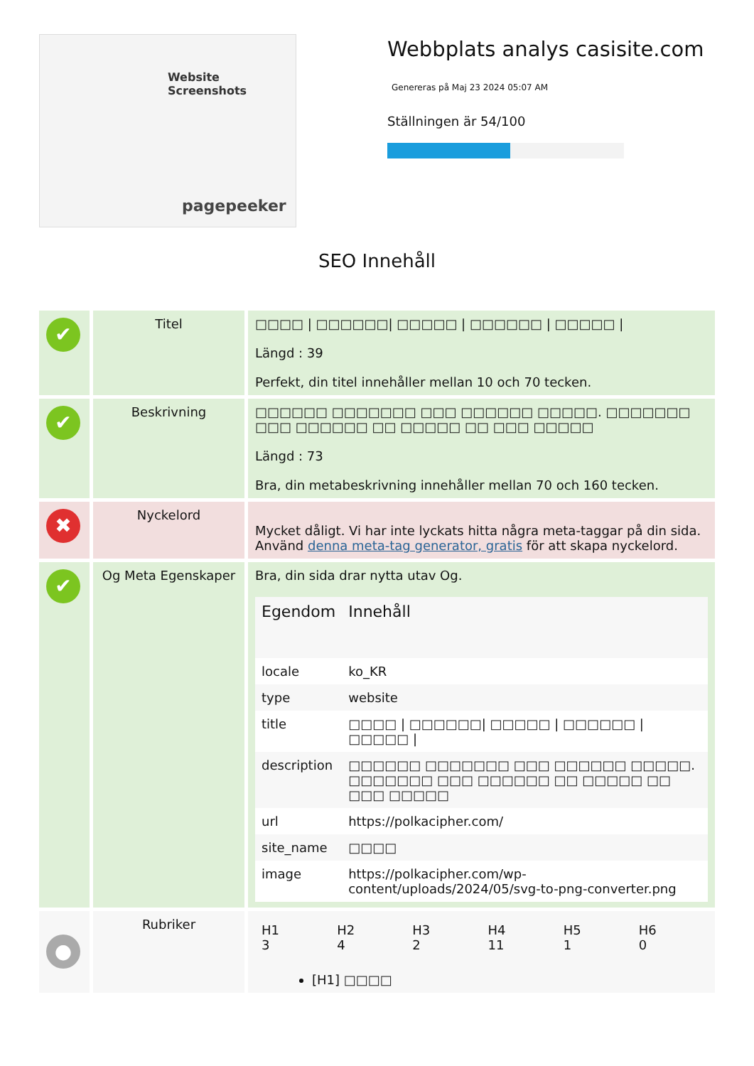Website Screenshots
pagepeeker
Webbplats analys casisite.com
Genereras på Maj 23 2024 05:07 AM
Ställningen är 54/100
SEO Innehåll
✔
Titel □□□□ | □□□□□□| □□□□□ | □□□□□□ | □□□□□ |
Längd : 39
Perfekt, din titel innehåller mellan 10 och 70 tecken.
✔
Beskrivning □□□□□□ □□□□□□□ □□□ □□□□□□ □□□□□. □□□□□□□ □□□ □□□□□□ □□ □□□□□ □□ □□□ □□□□□
Längd : 73
Bra, din metabeskrivning innehåller mellan 70 och 160 tecken.
✖
Nyckelord
Mycket dåligt. Vi har inte lyckats hitta några meta-taggar på din sida. Använd denna meta-tag generator, gratis för att skapa nyckelord.
✔
Og Meta Egenskaper
Bra, din sida drar nytta utav Og.
| Egendom | Innehåll |
| --- | --- |
| locale | ko_KR |
| type | website |
| title | □□□□ / □□□□□□/ □□□□□ / □□□□□□ / □□□□□ / |
| description | □□□□□□ □□□□□□□ □□□ □□□□□□ □□□□□. □□□□□□□ □□□ □□□□□□ □□ □□□□□ □□ □□□ □□□□□ |
| url | https://polkacipher.com/ |
| site_name | □□□□ |
| image | https://polkacipher.com/wp-content/uploads/2024/05/svg-to-png-converter.png |
●
Rubriker
| H1 3 | H2 4 | H3 2 | H4 11 | H5 1 | H6 0 |
[H1] □□□□